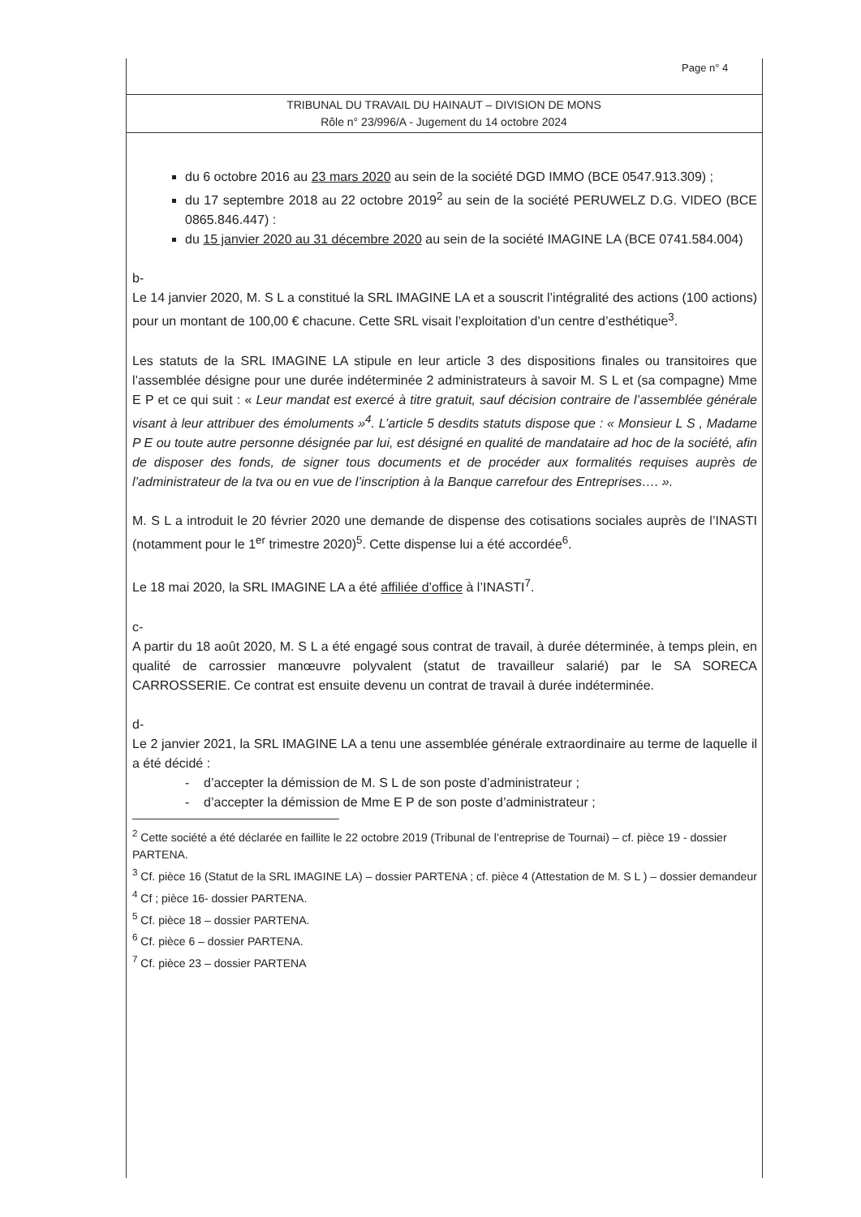Page n° 4
TRIBUNAL DU TRAVAIL DU HAINAUT – DIVISION DE MONS
Rôle n° 23/996/A - Jugement du 14 octobre 2024
du 6 octobre 2016 au 23 mars 2020 au sein de la société DGD IMMO (BCE 0547.913.309) ;
du 17 septembre 2018 au 22 octobre 2019<sup>2</sup> au sein de la société PERUWELZ D.G. VIDEO (BCE 0865.846.447) :
du 15 janvier 2020 au 31 décembre 2020 au sein de la société IMAGINE LA (BCE 0741.584.004)
b-
Le 14 janvier 2020, M. S L a constitué la SRL IMAGINE LA et a souscrit l’intégralité des actions (100 actions) pour un montant de 100,00 € chacune. Cette SRL visait l’exploitation d’un centre d’esthétique<sup>3</sup>.
Les statuts de la SRL IMAGINE LA stipule en leur article 3 des dispositions finales ou transitoires que l’assemblée désigne pour une durée indéterminée 2 administrateurs à savoir M. S L et (sa compagne) Mme E P et ce qui suit : « Leur mandat est exercé à titre gratuit, sauf décision contraire de l’assemblée générale visant à leur attribuer des émoluments »<sup>4</sup>. L’article 5 desdits statuts dispose que : « Monsieur L S , Madame P E ou toute autre personne désignée par lui, est désigné en qualité de mandataire ad hoc de la société, afin de disposer des fonds, de signer tous documents et de procéder aux formalités requises auprès de l’administrateur de la tva ou en vue de l’inscription à la Banque carrefour des Entreprises…. ».
M. S L a introduit le 20 février 2020 une demande de dispense des cotisations sociales auprès de l’INASTI (notamment pour le 1<sup>er</sup> trimestre 2020)<sup>5</sup>. Cette dispense lui a été accordée<sup>6</sup>.
Le 18 mai 2020, la SRL IMAGINE LA a été affiliée d’office à l’INASTI<sup>7</sup>.
c-
A partir du 18 août 2020, M. S L a été engagé sous contrat de travail, à durée déterminée, à temps plein, en qualité de carrossier manœuvre polyvalent (statut de travailleur salarié) par le SA SORECA CARROSSERIE. Ce contrat est ensuite devenu un contrat de travail à durée indéterminée.
d-
Le 2 janvier 2021, la SRL IMAGINE LA a tenu une assemblée générale extraordinaire au terme de laquelle il a été décidé :
- d’accepter la démission de M. S L de son poste d’administrateur ;
- d’accepter la démission de Mme E P de son poste d’administrateur ;
<sup>2</sup> Cette société a été déclarée en faillite le 22 octobre 2019 (Tribunal de l’entreprise de Tournai) – cf. pièce 19 - dossier PARTENA.
<sup>3</sup> Cf. pièce 16 (Statut de la SRL IMAGINE LA) – dossier PARTENA ; cf. pièce 4 (Attestation de M. S L ) – dossier demandeur
<sup>4</sup> Cf ; pièce 16- dossier PARTENA.
<sup>5</sup> Cf. pièce 18 – dossier PARTENA.
<sup>6</sup> Cf. pièce 6 – dossier PARTENA.
<sup>7</sup> Cf. pièce 23 – dossier PARTENA